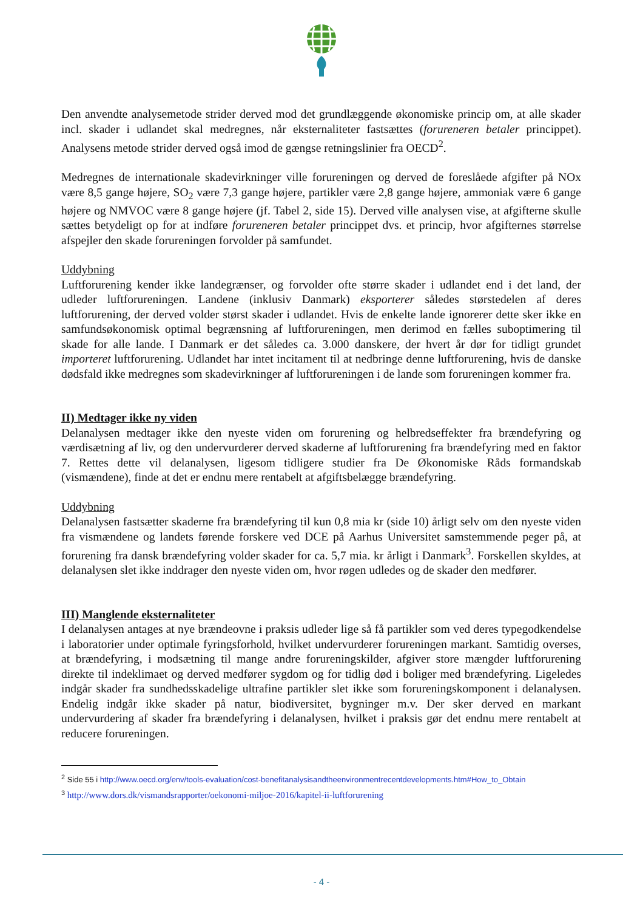Den anvendte analysemetode strider derved mod det grundlæggende økonomiske princip om, at alle skader incl. skader i udlandet skal medregnes, når eksternaliteter fastsættes (forureneren betaler princippet). Analysens metode strider derved også imod de gængse retningslinier fra OECD<sup>2</sup>.
Medregnes de internationale skadevirkninger ville forureningen og derved de foreslåede afgifter på NOx være 8,5 gange højere, SO<sub>2</sub> være 7,3 gange højere, partikler være 2,8 gange højere, ammoniak være 6 gange højere og NMVOC være 8 gange højere (jf. Tabel 2, side 15). Derved ville analysen vise, at afgifterne skulle sættes betydeligt op for at indføre forureneren betaler princippet dvs. et princip, hvor afgifternes størrelse afspejler den skade forureningen forvolder på samfundet.
Uddybning
Luftforurening kender ikke landegrænser, og forvolder ofte større skader i udlandet end i det land, der udleder luftforureningen. Landene (inklusiv Danmark) eksporterer således størstedelen af deres luftforurening, der derved volder størst skader i udlandet. Hvis de enkelte lande ignorerer dette sker ikke en samfundsøkonomisk optimal begrænsning af luftforureningen, men derimod en fælles suboptimering til skade for alle lande. I Danmark er det således ca. 3.000 danskere, der hvert år dør for tidligt grundet importeret luftforurening. Udlandet har intet incitament til at nedbringe denne luftforurening, hvis de danske dødsfald ikke medregnes som skadevirkninger af luftforureningen i de lande som forureningen kommer fra.
II) Medtager ikke ny viden
Delanalysen medtager ikke den nyeste viden om forurening og helbredseffekter fra brændefyring og værdisætning af liv, og den undervurderer derved skaderne af luftforurening fra brændefyring med en faktor 7. Rettes dette vil delanalysen, ligesom tidligere studier fra De Økonomiske Råds formandskab (vismændene), finde at det er endnu mere rentabelt at afgiftsbelægge brændefyring.
Uddybning
Delanalysen fastsætter skaderne fra brændefyring til kun 0,8 mia kr (side 10) årligt selv om den nyeste viden fra vismændene og landets førende forskere ved DCE på Aarhus Universitet samstemmende peger på, at forurening fra dansk brændefyring volder skader for ca. 5,7 mia. kr årligt i Danmark<sup>3</sup>. Forskellen skyldes, at delanalysen slet ikke inddrager den nyeste viden om, hvor røgen udledes og de skader den medfører.
III) Manglende eksternaliteter
I delanalysen antages at nye brændeovne i praksis udleder lige så få partikler som ved deres typegodkendelse i laboratorier under optimale fyringsforhold, hvilket undervurderer forureningen markant. Samtidig overses, at brændefyring, i modsætning til mange andre forureningskilder, afgiver store mængder luftforurening direkte til indeklimaet og derved medfører sygdom og for tidlig død i boliger med brændefyring. Ligeledes indgår skader fra sundhedsskadelige ultrafine partikler slet ikke som forureningskomponent i delanalysen. Endelig indgår ikke skader på natur, biodiversitet, bygninger m.v. Der sker derved en markant undervurdering af skader fra brændefyring i delanalysen, hvilket i praksis gør det endnu mere rentabelt at reducere forureningen.
<sup>2</sup> Side 55 i http://www.oecd.org/env/tools-evaluation/cost-benefitanalysisandtheenvironmentrecentdevelopments.htm#How_to_Obtain
<sup>3</sup> http://www.dors.dk/vismandsrapporter/oekonomi-miljoe-2016/kapitel-ii-luftforurening
- 4 -